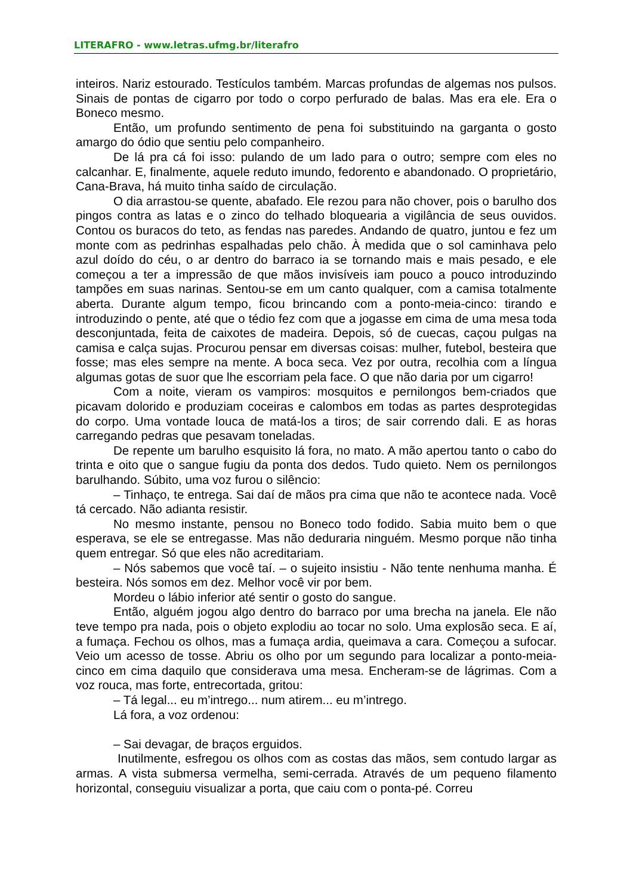LITERAFRO - www.letras.ufmg.br/literafro
inteiros. Nariz estourado. Testículos também. Marcas profundas de algemas nos pulsos. Sinais de pontas de cigarro por todo o corpo perfurado de balas. Mas era ele. Era o Boneco mesmo.
Então, um profundo sentimento de pena foi substituindo na garganta o gosto amargo do ódio que sentiu pelo companheiro.
De lá pra cá foi isso: pulando de um lado para o outro; sempre com eles no calcanhar. E, finalmente, aquele reduto imundo, fedorento e abandonado. O proprietário, Cana-Brava, há muito tinha saído de circulação.
O dia arrastou-se quente, abafado. Ele rezou para não chover, pois o barulho dos pingos contra as latas e o zinco do telhado bloquearia a vigilância de seus ouvidos. Contou os buracos do teto, as fendas nas paredes. Andando de quatro, juntou e fez um monte com as pedrinhas espalhadas pelo chão. À medida que o sol caminhava pelo azul doído do céu, o ar dentro do barraco ia se tornando mais e mais pesado, e ele começou a ter a impressão de que mãos invisíveis iam pouco a pouco introduzindo tampões em suas narinas. Sentou-se em um canto qualquer, com a camisa totalmente aberta. Durante algum tempo, ficou brincando com a ponto-meia-cinco: tirando e introduzindo o pente, até que o tédio fez com que a jogasse em cima de uma mesa toda desconjuntada, feita de caixotes de madeira. Depois, só de cuecas, caçou pulgas na camisa e calça sujas. Procurou pensar em diversas coisas: mulher, futebol, besteira que fosse; mas eles sempre na mente. A boca seca. Vez por outra, recolhia com a língua algumas gotas de suor que lhe escorriam pela face. O que não daria por um cigarro!
Com a noite, vieram os vampiros: mosquitos e pernilongos bem-criados que picavam dolorido e produziam coceiras e calombos em todas as partes desprotegidas do corpo. Uma vontade louca de matá-los a tiros; de sair correndo dali. E as horas carregando pedras que pesavam toneladas.
De repente um barulho esquisito lá fora, no mato. A mão apertou tanto o cabo do trinta e oito que o sangue fugiu da ponta dos dedos. Tudo quieto. Nem os pernilongos barulhando. Súbito, uma voz furou o silêncio:
– Tinhaço, te entrega. Sai daí de mãos pra cima que não te acontece nada. Você tá cercado. Não adianta resistir.
No mesmo instante, pensou no Boneco todo fodido. Sabia muito bem o que esperava, se ele se entregasse. Mas não deduraria ninguém. Mesmo porque não tinha quem entregar. Só que eles não acreditariam.
– Nós sabemos que você taí. – o sujeito insistiu - Não tente nenhuma manha. É besteira. Nós somos em dez. Melhor você vir por bem.
Mordeu o lábio inferior até sentir o gosto do sangue.
Então, alguém jogou algo dentro do barraco por uma brecha na janela. Ele não teve tempo pra nada, pois o objeto explodiu ao tocar no solo. Uma explosão seca. E aí, a fumaça. Fechou os olhos, mas a fumaça ardia, queimava a cara. Começou a sufocar. Veio um acesso de tosse. Abriu os olho por um segundo para localizar a ponto-meia-cinco em cima daquilo que considerava uma mesa. Encheram-se de lágrimas. Com a voz rouca, mas forte, entrecortada, gritou:
– Tá legal... eu m’intrego... num atirem... eu m’intrego.
Lá fora, a voz ordenou:
– Sai devagar, de braços erguidos.
Inutilmente, esfregou os olhos com as costas das mãos, sem contudo largar as armas. A vista submersa vermelha, semi-cerrada. Através de um pequeno filamento horizontal, conseguiu visualizar a porta, que caiu com o ponta-pé. Correu